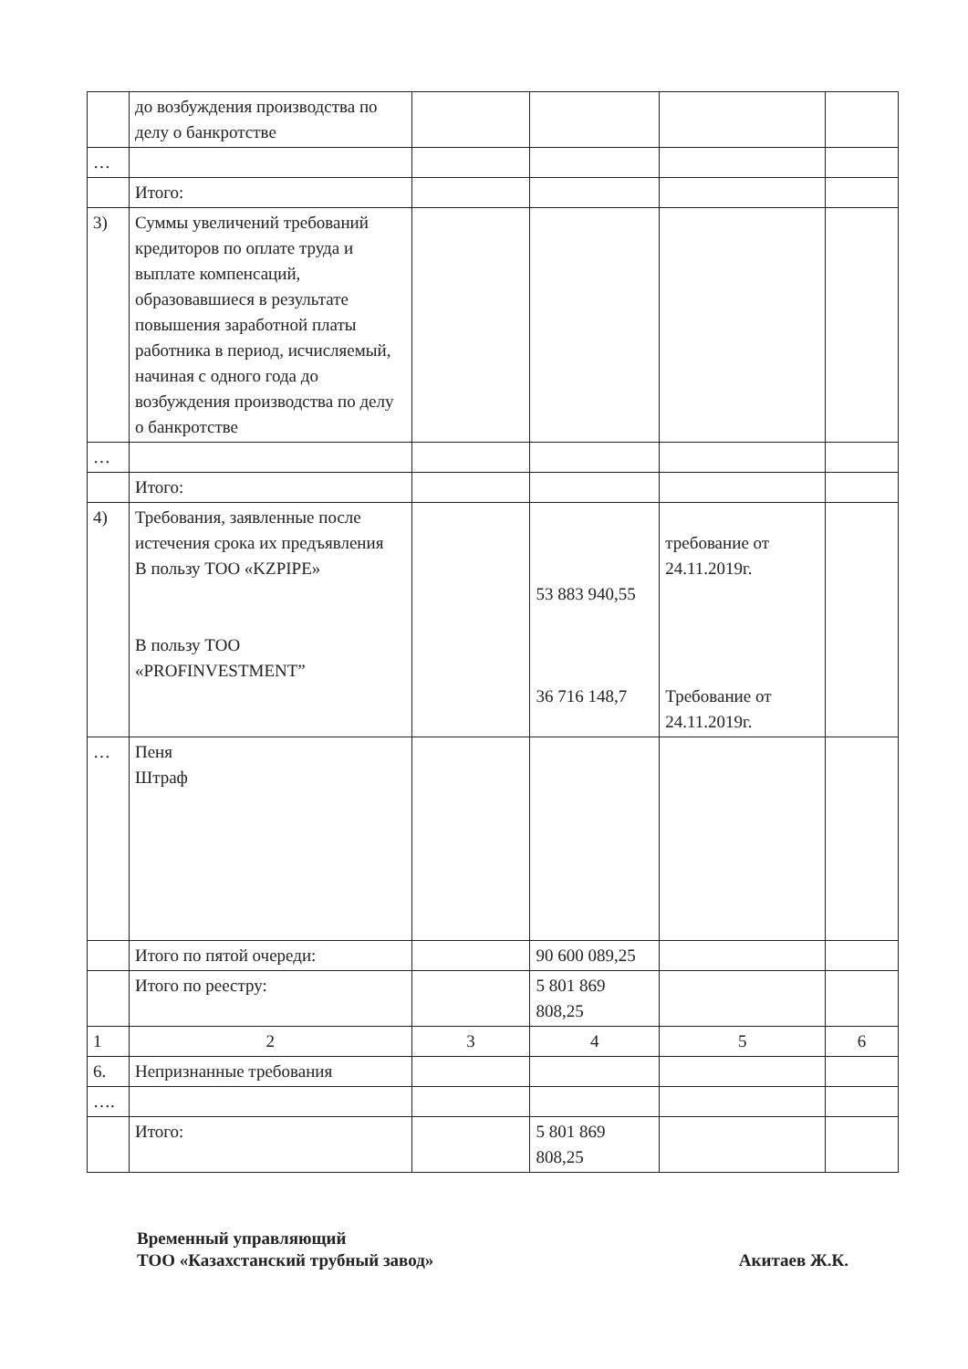| | до возбуждения производства по делу о банкротстве | | | | |
| … | | | | | |
| | Итого: | | | | |
| 3) | Суммы увеличений требований кредиторов по оплате труда и выплате компенсаций, образовавшиеся в результате повышения заработной платы работника в период, исчисляемый, начиная с одного года до возбуждения производства по делу о банкротстве | | | | |
| … | | | | | |
| | Итого: | | | | |
| 4) | Требования, заявленные после истечения срока их предъявления В пользу ТОО «KZPIPE» В пользу ТОО «PROFINVESTMENT” | | 53 883 940,55 36 716 148,7 | требование от 24.11.2019г. Требование от 24.11.2019г. | |
| … | Пеня Штраф | | | | |
| | Итого по пятой очереди: | | 90 600 089,25 | | |
| | Итого по реестру: | | 5 801 869 808,25 | | |
| 1 | 2 | 3 | 4 | 5 | 6 |
| 6. | Непризнанные требования | | | | |
| …. | | | | | |
| | Итого: | | 5 801 869 808,25 | | |
Акитаев Ж.К. Временный управляющий
ТОО «Казахстанский трубный завод»